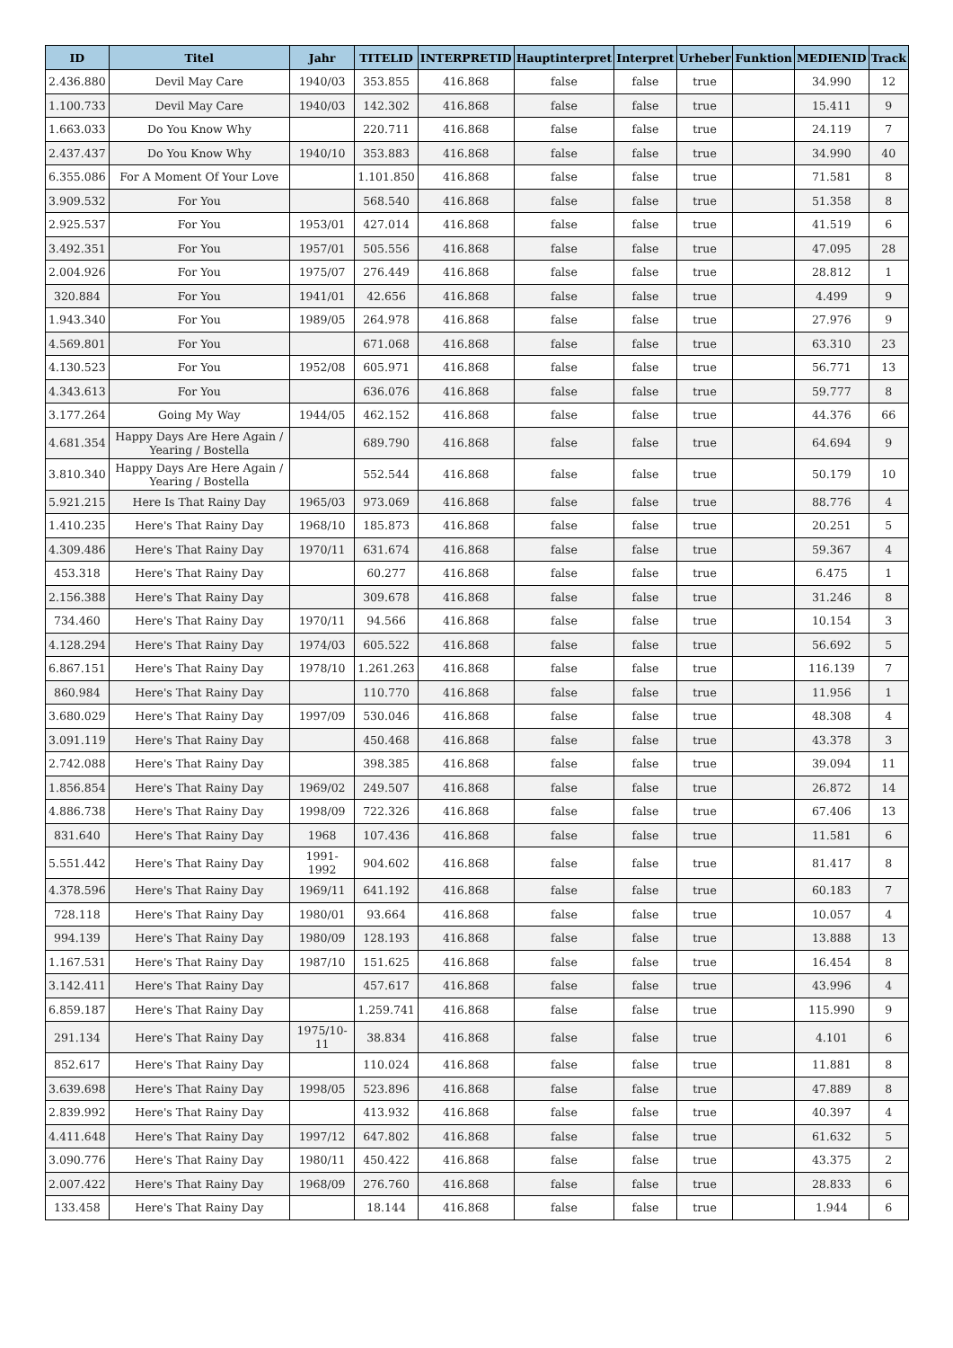| ID | Titel | Jahr | TITELID | INTERPRETID | Hauptinterpret | Interpret | Urheber | Funktion | MEDIENID | Track |
| --- | --- | --- | --- | --- | --- | --- | --- | --- | --- | --- |
| 2.436.880 | Devil May Care | 1940/03 | 353.855 | 416.868 | false | false | true | | 34.990 | 12 |
| 1.100.733 | Devil May Care | 1940/03 | 142.302 | 416.868 | false | false | true | | 15.411 | 9 |
| 1.663.033 | Do You Know Why | | 220.711 | 416.868 | false | false | true | | 24.119 | 7 |
| 2.437.437 | Do You Know Why | 1940/10 | 353.883 | 416.868 | false | false | true | | 34.990 | 40 |
| 6.355.086 | For A Moment Of Your Love | | 1.101.850 | 416.868 | false | false | true | | 71.581 | 8 |
| 3.909.532 | For You | | 568.540 | 416.868 | false | false | true | | 51.358 | 8 |
| 2.925.537 | For You | 1953/01 | 427.014 | 416.868 | false | false | true | | 41.519 | 6 |
| 3.492.351 | For You | 1957/01 | 505.556 | 416.868 | false | false | true | | 47.095 | 28 |
| 2.004.926 | For You | 1975/07 | 276.449 | 416.868 | false | false | true | | 28.812 | 1 |
| 320.884 | For You | 1941/01 | 42.656 | 416.868 | false | false | true | | 4.499 | 9 |
| 1.943.340 | For You | 1989/05 | 264.978 | 416.868 | false | false | true | | 27.976 | 9 |
| 4.569.801 | For You | | 671.068 | 416.868 | false | false | true | | 63.310 | 23 |
| 4.130.523 | For You | 1952/08 | 605.971 | 416.868 | false | false | true | | 56.771 | 13 |
| 4.343.613 | For You | | 636.076 | 416.868 | false | false | true | | 59.777 | 8 |
| 3.177.264 | Going My Way | 1944/05 | 462.152 | 416.868 | false | false | true | | 44.376 | 66 |
| 4.681.354 | Happy Days Are Here Again / Yearing / Bostella | | 689.790 | 416.868 | false | false | true | | 64.694 | 9 |
| 3.810.340 | Happy Days Are Here Again / Yearing / Bostella | | 552.544 | 416.868 | false | false | true | | 50.179 | 10 |
| 5.921.215 | Here Is That Rainy Day | 1965/03 | 973.069 | 416.868 | false | false | true | | 88.776 | 4 |
| 1.410.235 | Here's That Rainy Day | 1968/10 | 185.873 | 416.868 | false | false | true | | 20.251 | 5 |
| 4.309.486 | Here's That Rainy Day | 1970/11 | 631.674 | 416.868 | false | false | true | | 59.367 | 4 |
| 453.318 | Here's That Rainy Day | | 60.277 | 416.868 | false | false | true | | 6.475 | 1 |
| 2.156.388 | Here's That Rainy Day | | 309.678 | 416.868 | false | false | true | | 31.246 | 8 |
| 734.460 | Here's That Rainy Day | 1970/11 | 94.566 | 416.868 | false | false | true | | 10.154 | 3 |
| 4.128.294 | Here's That Rainy Day | 1974/03 | 605.522 | 416.868 | false | false | true | | 56.692 | 5 |
| 6.867.151 | Here's That Rainy Day | 1978/10 | 1.261.263 | 416.868 | false | false | true | | 116.139 | 7 |
| 860.984 | Here's That Rainy Day | | 110.770 | 416.868 | false | false | true | | 11.956 | 1 |
| 3.680.029 | Here's That Rainy Day | 1997/09 | 530.046 | 416.868 | false | false | true | | 48.308 | 4 |
| 3.091.119 | Here's That Rainy Day | | 450.468 | 416.868 | false | false | true | | 43.378 | 3 |
| 2.742.088 | Here's That Rainy Day | | 398.385 | 416.868 | false | false | true | | 39.094 | 11 |
| 1.856.854 | Here's That Rainy Day | 1969/02 | 249.507 | 416.868 | false | false | true | | 26.872 | 14 |
| 4.886.738 | Here's That Rainy Day | 1998/09 | 722.326 | 416.868 | false | false | true | | 67.406 | 13 |
| 831.640 | Here's That Rainy Day | 1968 | 107.436 | 416.868 | false | false | true | | 11.581 | 6 |
| 5.551.442 | Here's That Rainy Day | 1991-1992 | 904.602 | 416.868 | false | false | true | | 81.417 | 8 |
| 4.378.596 | Here's That Rainy Day | 1969/11 | 641.192 | 416.868 | false | false | true | | 60.183 | 7 |
| 728.118 | Here's That Rainy Day | 1980/01 | 93.664 | 416.868 | false | false | true | | 10.057 | 4 |
| 994.139 | Here's That Rainy Day | 1980/09 | 128.193 | 416.868 | false | false | true | | 13.888 | 13 |
| 1.167.531 | Here's That Rainy Day | 1987/10 | 151.625 | 416.868 | false | false | true | | 16.454 | 8 |
| 3.142.411 | Here's That Rainy Day | | 457.617 | 416.868 | false | false | true | | 43.996 | 4 |
| 6.859.187 | Here's That Rainy Day | | 1.259.741 | 416.868 | false | false | true | | 115.990 | 9 |
| 291.134 | Here's That Rainy Day | 1975/10-11 | 38.834 | 416.868 | false | false | true | | 4.101 | 6 |
| 852.617 | Here's That Rainy Day | | 110.024 | 416.868 | false | false | true | | 11.881 | 8 |
| 3.639.698 | Here's That Rainy Day | 1998/05 | 523.896 | 416.868 | false | false | true | | 47.889 | 8 |
| 2.839.992 | Here's That Rainy Day | | 413.932 | 416.868 | false | false | true | | 40.397 | 4 |
| 4.411.648 | Here's That Rainy Day | 1997/12 | 647.802 | 416.868 | false | false | true | | 61.632 | 5 |
| 3.090.776 | Here's That Rainy Day | 1980/11 | 450.422 | 416.868 | false | false | true | | 43.375 | 2 |
| 2.007.422 | Here's That Rainy Day | 1968/09 | 276.760 | 416.868 | false | false | true | | 28.833 | 6 |
| 133.458 | Here's That Rainy Day | | 18.144 | 416.868 | false | false | true | | 1.944 | 6 |